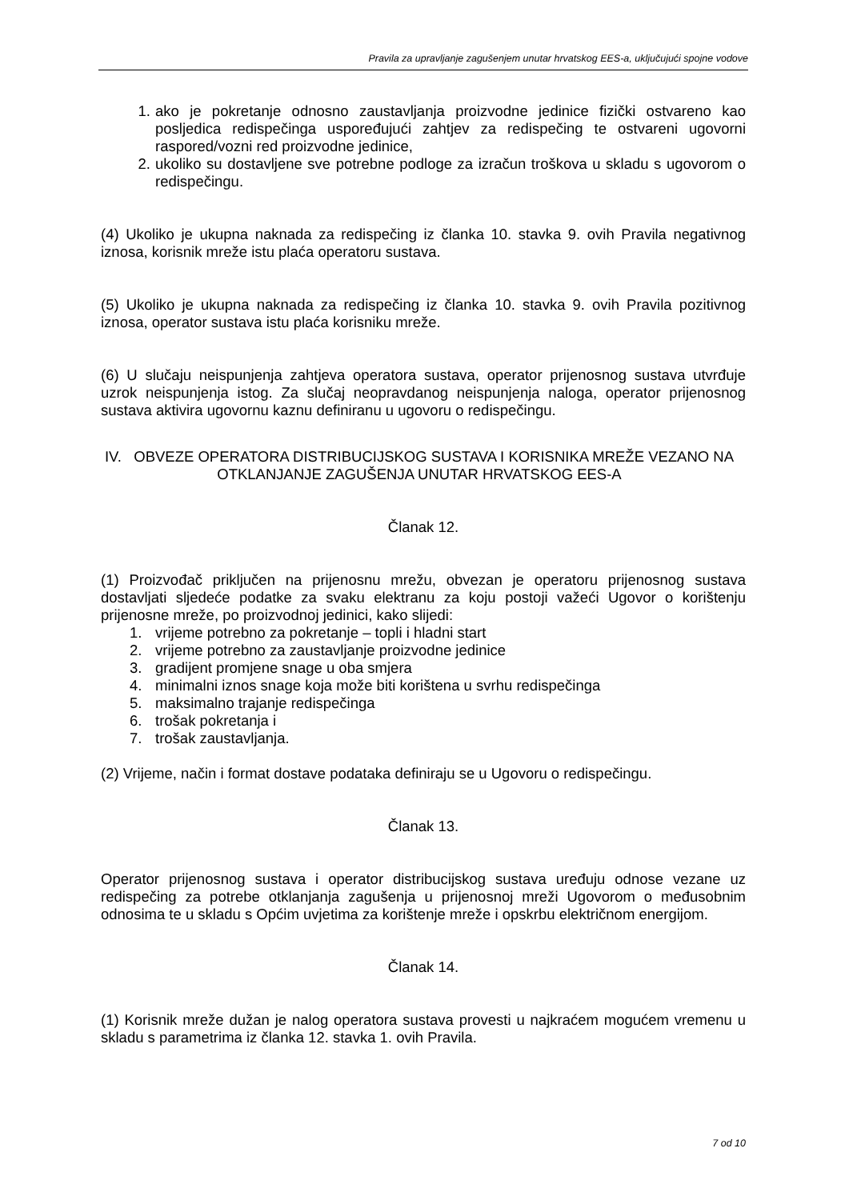Pravila za upravljanje zagušenjem unutar hrvatskog EES-a, uključujući spojne vodove
1. ako je pokretanje odnosno zaustavljanja proizvodne jedinice fizički ostvareno kao posljedica redispečinga uspoređujući zahtjev za redispečing te ostvareni ugovorni raspored/vozni red proizvodne jedinice,
2. ukoliko su dostavljene sve potrebne podloge za izračun troškova u skladu s ugovorom o redispečingu.
(4) Ukoliko je ukupna naknada za redispečing iz članka 10. stavka 9. ovih Pravila negativnog iznosa, korisnik mreže istu plaća operatoru sustava.
(5) Ukoliko je ukupna naknada za redispečing iz članka 10. stavka 9. ovih Pravila pozitivnog iznosa, operator sustava istu plaća korisniku mreže.
(6) U slučaju neispunjenja zahtjeva operatora sustava, operator prijenosnog sustava utvrđuje uzrok neispunjenja istog. Za slučaj neopravdanog neispunjenja naloga, operator prijenosnog sustava aktivira ugovornu kaznu definiranu u ugovoru o redispečingu.
IV. OBVEZE OPERATORA DISTRIBUCIJSKOG SUSTAVA I KORISNIKA MREŽE VEZANO NA OTKLANJANJE ZAGUŠENJA UNUTAR HRVATSKOG EES-A
Članak 12.
(1) Proizvođač priključen na prijenosnu mrežu, obvezan je operatoru prijenosnog sustava dostavljati sljedeće podatke za svaku elektranu za koju postoji važeći Ugovor o korištenju prijenosne mreže, po proizvodnoj jedinici, kako slijedi:
1. vrijeme potrebno za pokretanje – topli i hladni start
2. vrijeme potrebno za zaustavljanje proizvodne jedinice
3. gradijent promjene snage u oba smjera
4. minimalni iznos snage koja može biti korištena u svrhu redispečinga
5. maksimalno trajanje redispečinga
6. trošak pokretanja i
7. trošak zaustavljanja.
(2) Vrijeme, način i format dostave podataka definiraju se u Ugovoru o redispečingu.
Članak 13.
Operator prijenosnog sustava i operator distribucijskog sustava uređuju odnose vezane uz redispečing za potrebe otklanjanja zagušenja u prijenosnoj mreži Ugovorom o međusobnim odnosima te u skladu s Općim uvjetima za korištenje mreže i opskrbu električnom energijom.
Članak 14.
(1) Korisnik mreže dužan je nalog operatora sustava provesti u najkraćem mogućem vremenu u skladu s parametrima iz članka 12. stavka 1. ovih Pravila.
7 od 10